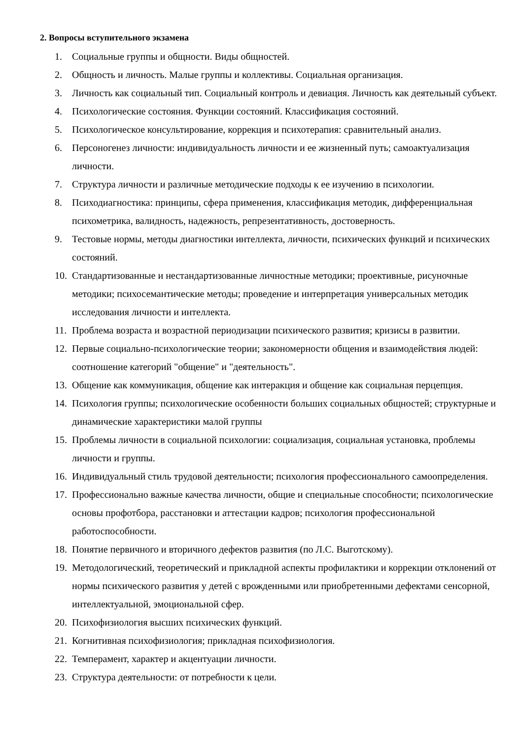2. Вопросы вступительного экзамена
1. Социальные группы и общности. Виды общностей.
2. Общность и личность. Малые группы и коллективы. Социальная организация.
3. Личность как социальный тип. Социальный контроль и девиация. Личность как деятельный субъект.
4. Психологические состояния. Функции состояний. Классификация состояний.
5. Психологическое консультирование, коррекция и психотерапия: сравнительный анализ.
6. Персоногенез личности: индивидуальность личности и ее жизненный путь; самоактуализация личности.
7. Структура личности и различные методические подходы к ее изучению в психологии.
8. Психодиагностика: принципы, сфера применения, классификация методик, дифференциальная психометрика, валидность, надежность, репрезентативность, достоверность.
9. Тестовые нормы, методы диагностики интеллекта, личности, психических функций и психических состояний.
10. Стандартизованные и нестандартизованные личностные методики; проективные, рисуночные методики; психосемантические методы; проведение и интерпретация универсальных методик исследования личности и интеллекта.
11. Проблема возраста и возрастной периодизации психического развития; кризисы в развитии.
12. Первые социально-психологические теории; закономерности общения и взаимодействия людей: соотношение категорий "общение" и "деятельность".
13. Общение как коммуникация, общение как интеракция и общение как социальная перцепция.
14. Психология группы; психологические особенности больших социальных общностей; структурные и динамические характеристики малой группы
15. Проблемы личности в социальной психологии: социализация, социальная установка, проблемы личности и группы.
16. Индивидуальный стиль трудовой деятельности; психология профессионального самоопределения.
17. Профессионально важные качества личности, общие и специальные способности; психологические основы профотбора, расстановки и аттестации кадров; психология профессиональной работоспособности.
18. Понятие первичного и вторичного дефектов развития (по Л.С. Выготскому).
19. Методологический, теоретический и прикладной аспекты профилактики и коррекции отклонений от нормы психического развития у детей с врожденными или приобретенными дефектами сенсорной, интеллектуальной, эмоциональной сфер.
20. Психофизиология высших психических функций.
21. Когнитивная психофизиология; прикладная психофизиология.
22. Темперамент, характер и акцентуации личности.
23. Структура деятельности: от потребности к цели.